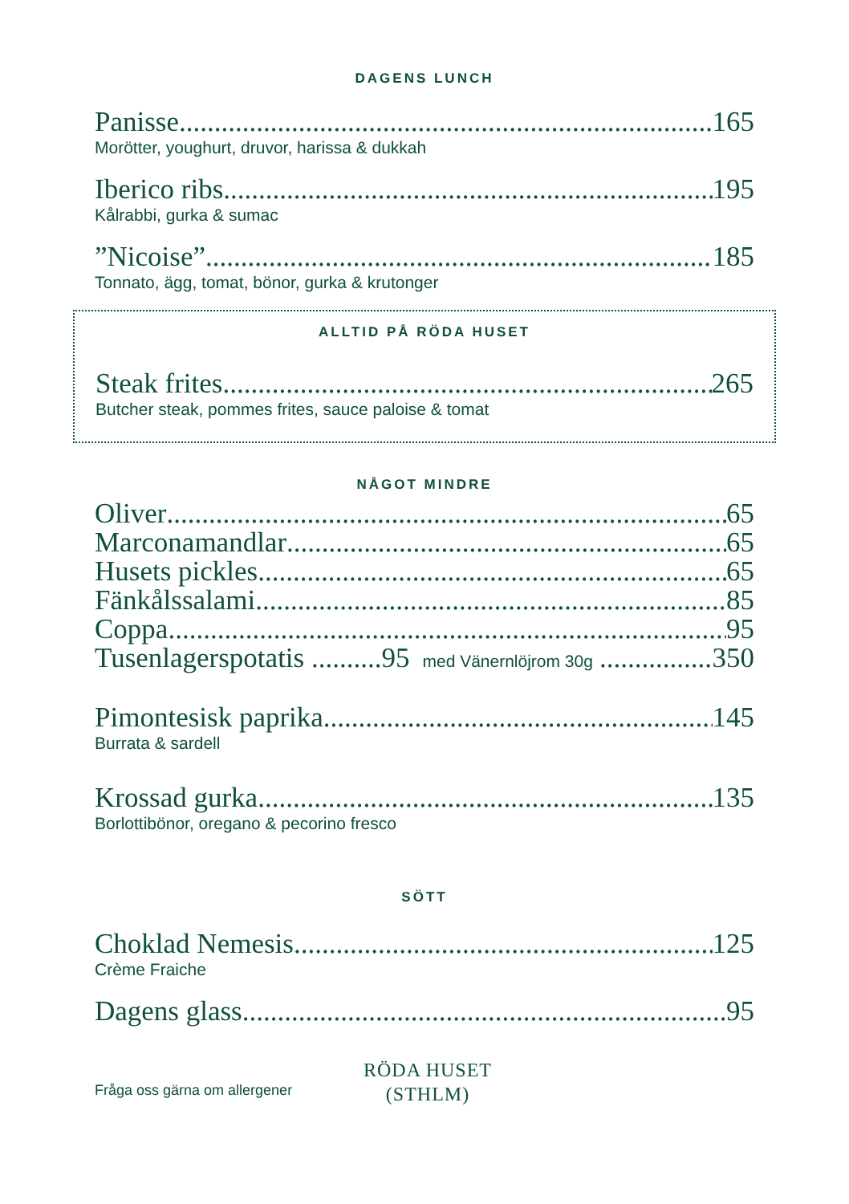DAGENS LUNCH
Panisse 165
Morötter, youghurt, druvor, harissa & dukkah
Iberico ribs 195
Kålrabbi, gurka & sumac
”Nicoise” 185
Tonnato, ägg, tomat, bönor, gurka & krutonger
ALLTID PÅ RÖDA HUSET
Steak frites 265
Butcher steak, pommes frites, sauce paloise & tomat
NÅGOT MINDRE
Oliver 65
Marconamandlar 65
Husets pickles 65
Fänkålssalami 85
Coppa 95
Tusenlagerspotatis ..........95 med Vänernlöjrom 30g 350
Pimontesisk paprika 145
Burrata & sardell
Krossad gurka 135
Borlottibönor, oregano & pecorino fresco
SÖTT
Choklad Nemesis 125
Crème Fraiche
Dagens glass 95
Fråga oss gärna om allergener
RÖDA HUSET
(STHLM)